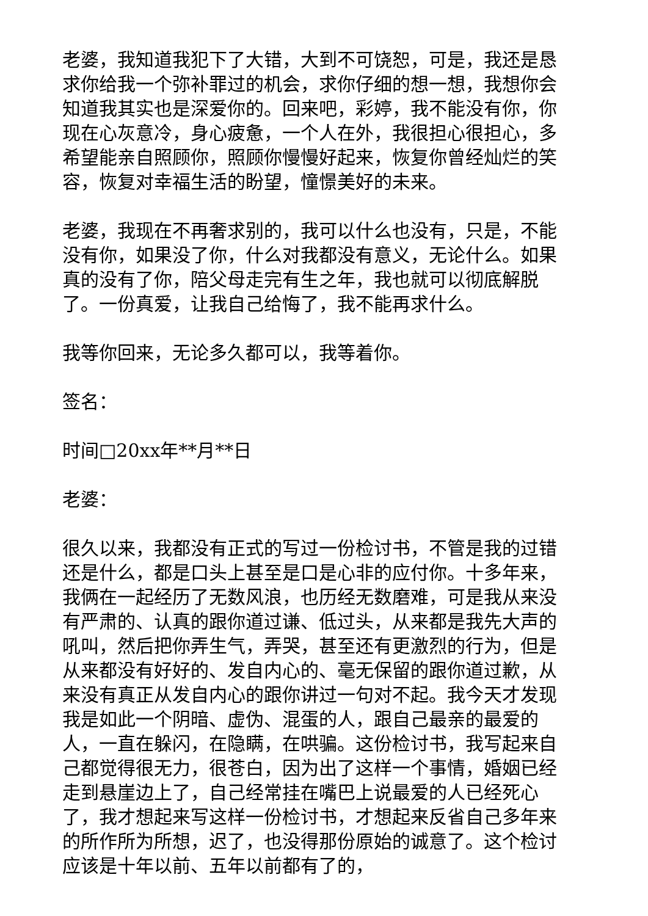老婆，我知道我犯下了大错，大到不可饶恕，可是，我还是恳求你给我一个弥补罪过的机会，求你仔细的想一想，我想你会知道我其实也是深爱你的。回来吧，彩婷，我不能没有你，你现在心灰意冷，身心疲惫，一个人在外，我很担心很担心，多希望能亲自照顾你，照顾你慢慢好起来，恢复你曾经灿烂的笑容，恢复对幸福生活的盼望，憧憬美好的未来。
老婆，我现在不再奢求别的，我可以什么也没有，只是，不能没有你，如果没了你，什么对我都没有意义，无论什么。如果真的没有了你，陪父母走完有生之年，我也就可以彻底解脱了。一份真爱，让我自己给悔了，我不能再求什么。
我等你回来，无论多久都可以，我等着你。
签名：
时间□20xx年**月**日
老婆：
很久以来，我都没有正式的写过一份检讨书，不管是我的过错还是什么，都是口头上甚至是口是心非的应付你。十多年来，我俩在一起经历了无数风浪，也历经无数磨难，可是我从来没有严肃的、认真的跟你道过谦、低过头，从来都是我先大声的吼叫，然后把你弄生气，弄哭，甚至还有更激烈的行为，但是从来都没有好好的、发自内心的、毫无保留的跟你道过歉，从来没有真正从发自内心的跟你讲过一句对不起。我今天才发现我是如此一个阴暗、虚伪、混蛋的人，跟自己最亲的最爱的人，一直在躲闪，在隐瞒，在哄骗。这份检讨书，我写起来自己都觉得很无力，很苍白，因为出了这样一个事情，婚姻已经走到悬崖边上了，自己经常挂在嘴巴上说最爱的人已经死心了，我才想起来写这样一份检讨书，才想起来反省自己多年来的所作所为所想，迟了，也没得那份原始的诚意了。这个检讨应该是十年以前、五年以前都有了的，